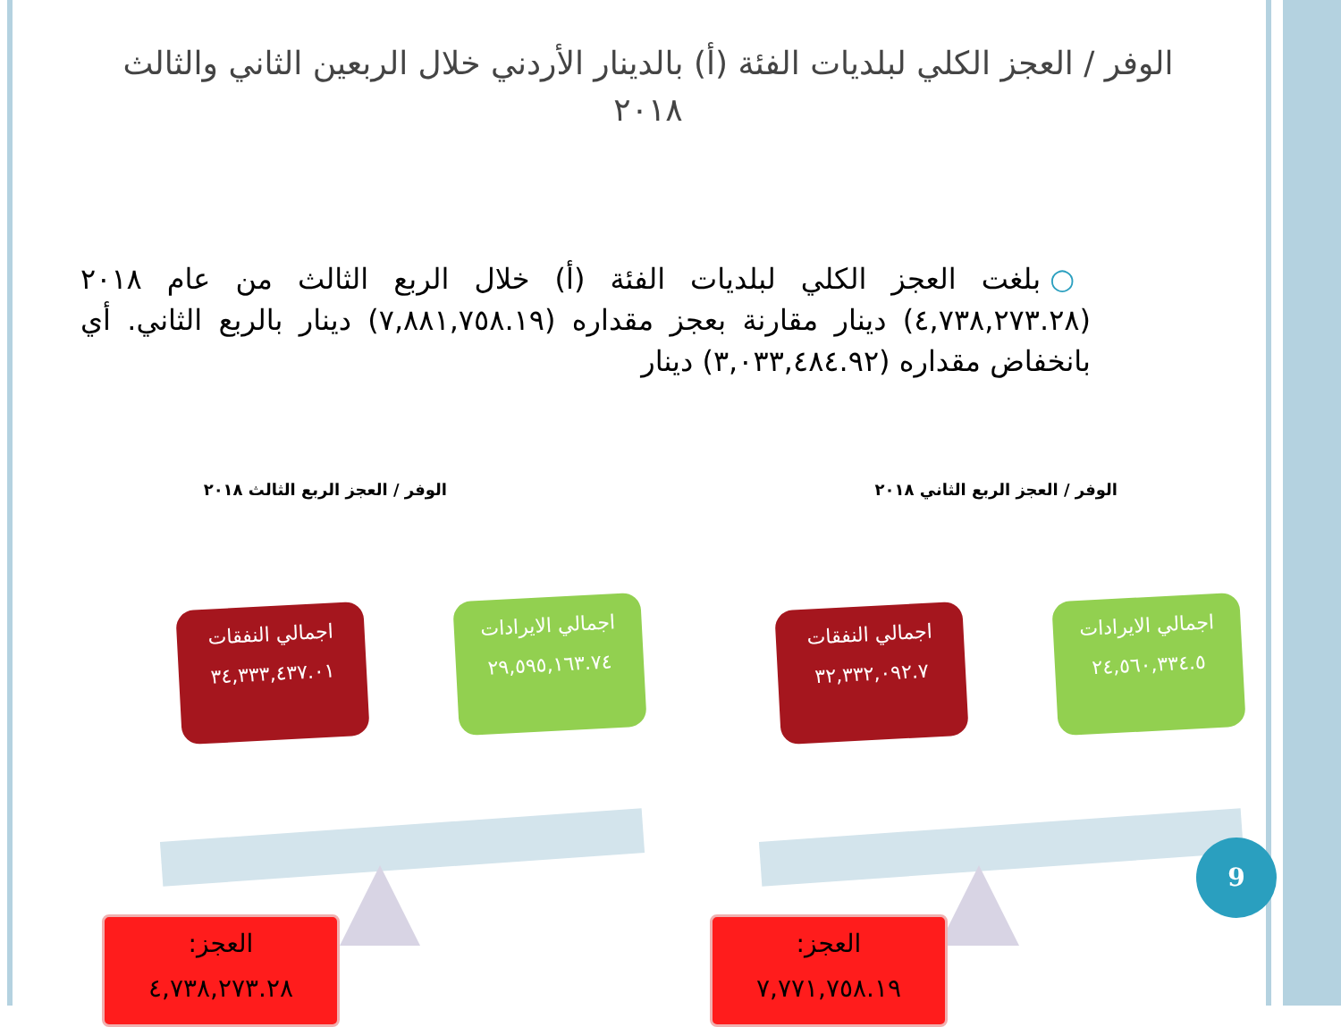الوفر / العجز الكلي لبلديات الفئة (أ) بالدينار الأردني خلال الربعين الثاني والثالث ٢٠١٨
○ بلغت العجز الكلي لبلديات الفئة (أ) خلال الربع الثالث من عام ٢٠١٨ (٤,٧٣٨,٢٧٣.٢٨) دينار مقارنة بعجز مقداره (٧,٨٨١,٧٥٨.١٩) دينار بالربع الثاني. أي بانخفاض مقداره (٣,٠٣٣,٤٨٤.٩٢) دينار
الوفر / العجز الربع الثاني ٢٠١٨
الوفر / العجز الربع الثالث ٢٠١٨
اجمالي الايرادات
٢٤,٥٦٠,٣٣٤.٥
اجمالي النفقات
٣٢,٣٣٢,٠٩٢.٧
العجز:
٧,٧٧١,٧٥٨.١٩
اجمالي الايرادات
٢٩,٥٩٥,١٦٣.٧٤
اجمالي النفقات
٣٤,٣٣٣,٤٣٧.٠١
العجز:
٤,٧٣٨,٢٧٣.٢٨
9